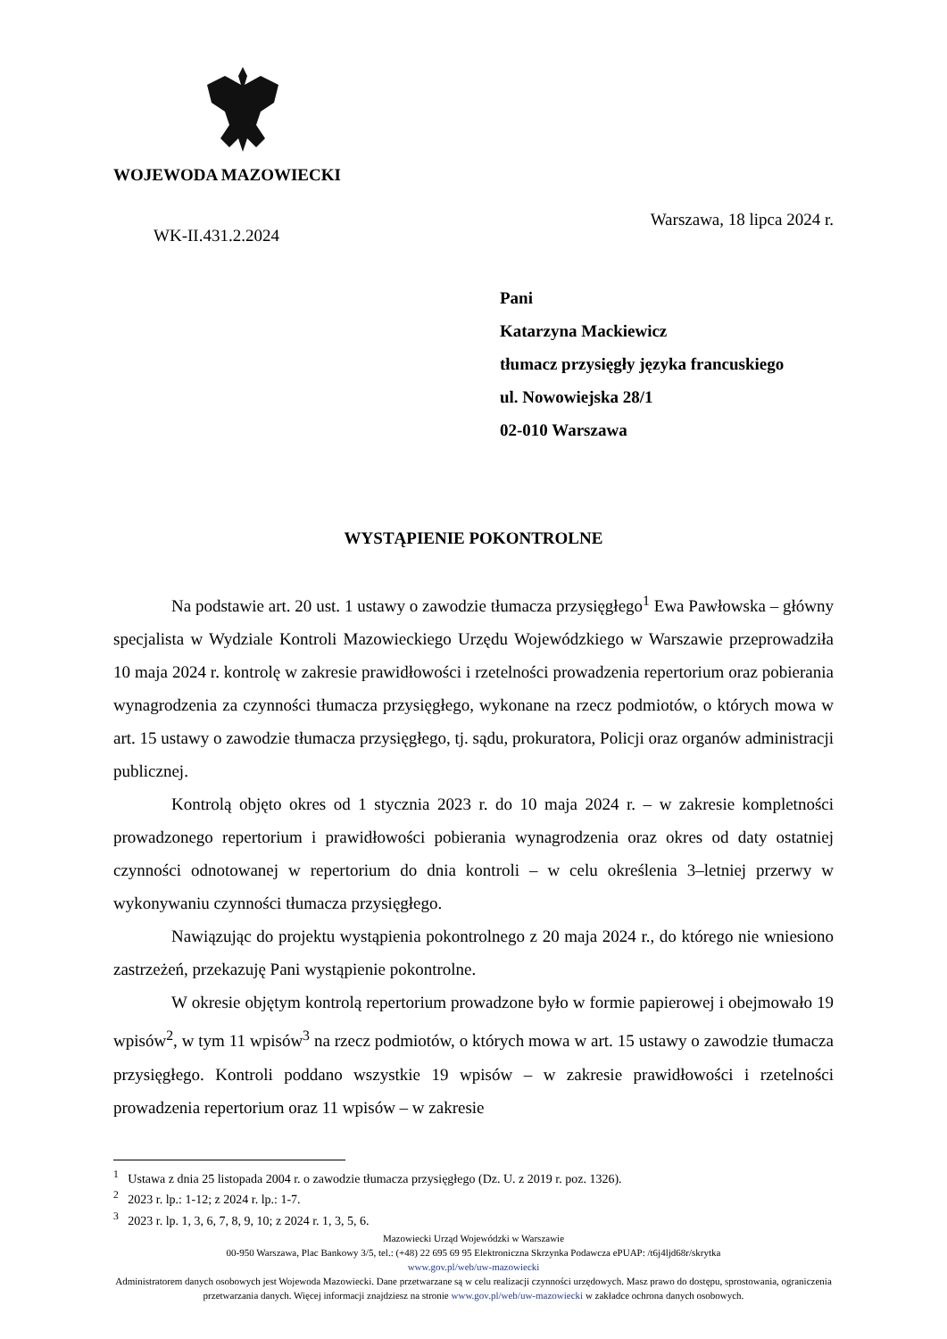WOJEWODA MAZOWIECKI
Warszawa, 18 lipca 2024 r.
WK-II.431.2.2024
Pani
Katarzyna Mackiewicz
tłumacz przysięgły języka francuskiego
ul. Nowowiejska 28/1
02-010 Warszawa
WYSTĄPIENIE POKONTROLNE
Na podstawie art. 20 ust. 1 ustawy o zawodzie tłumacza przysięgłego<sup>1</sup> Ewa Pawłowska – główny specjalista w Wydziale Kontroli Mazowieckiego Urzędu Wojewódzkiego w Warszawie przeprowadziła 10 maja 2024 r. kontrolę w zakresie prawidłowości i rzetelności prowadzenia repertorium oraz pobierania wynagrodzenia za czynności tłumacza przysięgłego, wykonane na rzecz podmiotów, o których mowa w art. 15 ustawy o zawodzie tłumacza przysięgłego, tj. sądu, prokuratora, Policji oraz organów administracji publicznej.
Kontrolą objęto okres od 1 stycznia 2023 r. do 10 maja 2024 r. – w zakresie kompletności prowadzonego repertorium i prawidłowości pobierania wynagrodzenia oraz okres od daty ostatniej czynności odnotowanej w repertorium do dnia kontroli – w celu określenia 3–letniej przerwy w wykonywaniu czynności tłumacza przysięgłego.
Nawiązując do projektu wystąpienia pokontrolnego z 20 maja 2024 r., do którego nie wniesiono zastrzeżeń, przekazuję Pani wystąpienie pokontrolne.
W okresie objętym kontrolą repertorium prowadzone było w formie papierowej i obejmowało 19 wpisów<sup>2</sup>, w tym 11 wpisów<sup>3</sup> na rzecz podmiotów, o których mowa w art. 15 ustawy o zawodzie tłumacza przysięgłego. Kontroli poddano wszystkie 19 wpisów – w zakresie prawidłowości i rzetelności prowadzenia repertorium oraz 11 wpisów – w zakresie
<sup>1</sup> Ustawa z dnia 25 listopada 2004 r. o zawodzie tłumacza przysięgłego (Dz. U. z 2019 r. poz. 1326).
<sup>2</sup> 2023 r. lp.: 1-12; z 2024 r. lp.: 1-7.
<sup>3</sup> 2023 r. lp. 1, 3, 6, 7, 8, 9, 10; z 2024 r. 1, 3, 5, 6.
Mazowiecki Urząd Wojewódzki w Warszawie
00-950 Warszawa, Plac Bankowy 3/5, tel.: (+48) 22 695 69 95 Elektroniczna Skrzynka Podawcza ePUAP: /t6j4ljd68r/skrytka
www.gov.pl/web/uw-mazowiecki
Administratorem danych osobowych jest Wojewoda Mazowiecki. Dane przetwarzane są w celu realizacji czynności urzędowych. Masz prawo do dostępu, sprostowania, ograniczenia przetwarzania danych. Więcej informacji znajdziesz na stronie www.gov.pl/web/uw-mazowiecki w zakładce ochrona danych osobowych.